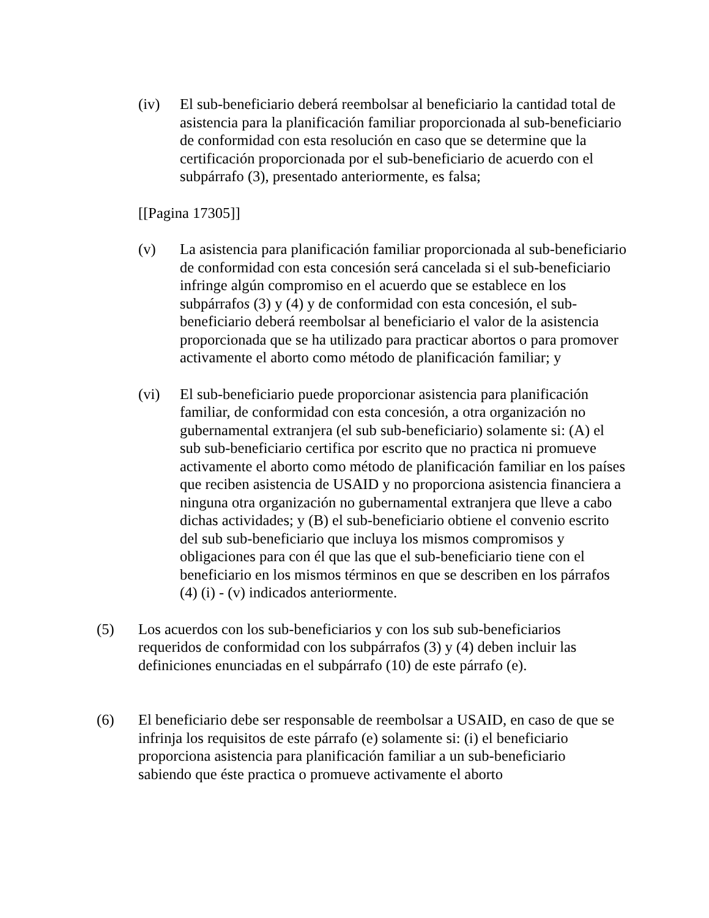(iv) El sub-beneficiario deberá reembolsar al beneficiario la cantidad total de asistencia para la planificación familiar proporcionada al sub-beneficiario de conformidad con esta resolución en caso que se determine que la certificación proporcionada por el sub-beneficiario de acuerdo con el subpárrafo (3), presentado anteriormente, es falsa;
[[Pagina 17305]]
(v) La asistencia para planificación familiar proporcionada al sub-beneficiario de conformidad con esta concesión será cancelada si el sub-beneficiario infringe algún compromiso en el acuerdo que se establece en los subpárrafos (3) y (4) y de conformidad con esta concesión, el sub-beneficiario deberá reembolsar al beneficiario el valor de la asistencia proporcionada que se ha utilizado para practicar abortos o para promover activamente el aborto como método de planificación familiar; y
(vi) El sub-beneficiario puede proporcionar asistencia para planificación familiar, de conformidad con esta concesión, a otra organización no gubernamental extranjera (el sub sub-beneficiario) solamente si: (A) el sub sub-beneficiario certifica por escrito que no practica ni promueve activamente el aborto como método de planificación familiar en los países que reciben asistencia de USAID y no proporciona asistencia financiera a ninguna otra organización no gubernamental extranjera que lleve a cabo dichas actividades; y (B) el sub-beneficiario obtiene el convenio escrito del sub sub-beneficiario que incluya los mismos compromisos y obligaciones para con él que las que el sub-beneficiario tiene con el beneficiario en los mismos términos en que se describen en los párrafos (4) (i) - (v) indicados anteriormente.
(5) Los acuerdos con los sub-beneficiarios y con los sub sub-beneficiarios requeridos de conformidad con los subpárrafos (3) y (4) deben incluir las definiciones enunciadas en el subpárrafo (10) de este párrafo (e).
(6) El beneficiario debe ser responsable de reembolsar a USAID, en caso de que se infrinja los requisitos de este párrafo (e) solamente si: (i) el beneficiario proporciona asistencia para planificación familiar a un sub-beneficiario sabiendo que éste practica o promueve activamente el aborto